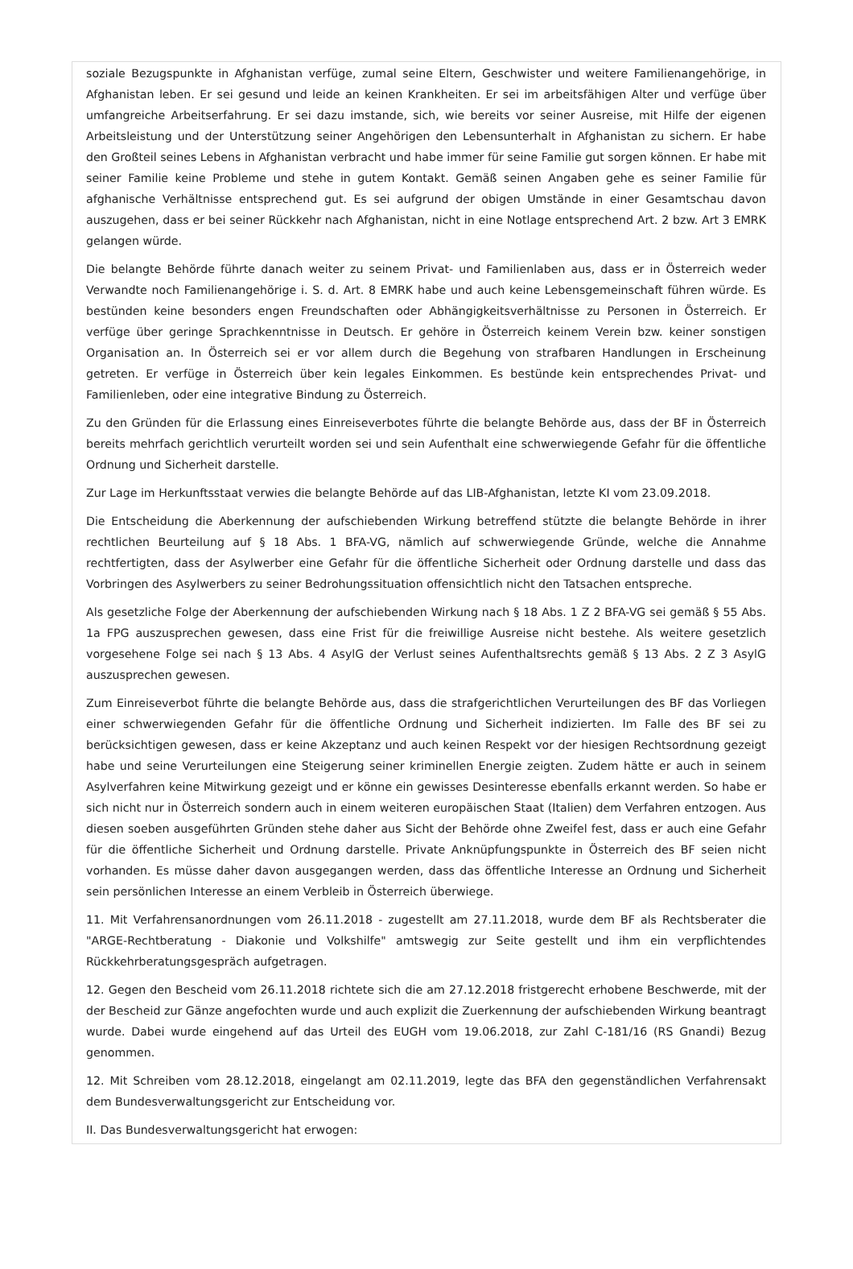soziale Bezugspunkte in Afghanistan verfüge, zumal seine Eltern, Geschwister und weitere Familienangehörige, in Afghanistan leben. Er sei gesund und leide an keinen Krankheiten. Er sei im arbeitsfähigen Alter und verfüge über umfangreiche Arbeitserfahrung. Er sei dazu imstande, sich, wie bereits vor seiner Ausreise, mit Hilfe der eigenen Arbeitsleistung und der Unterstützung seiner Angehörigen den Lebensunterhalt in Afghanistan zu sichern. Er habe den Großteil seines Lebens in Afghanistan verbracht und habe immer für seine Familie gut sorgen können. Er habe mit seiner Familie keine Probleme und stehe in gutem Kontakt. Gemäß seinen Angaben gehe es seiner Familie für afghanische Verhältnisse entsprechend gut. Es sei aufgrund der obigen Umstände in einer Gesamtschau davon auszugehen, dass er bei seiner Rückkehr nach Afghanistan, nicht in eine Notlage entsprechend Art. 2 bzw. Art 3 EMRK gelangen würde.
Die belangte Behörde führte danach weiter zu seinem Privat- und Familienlaben aus, dass er in Österreich weder Verwandte noch Familienangehörige i. S. d. Art. 8 EMRK habe und auch keine Lebensgemeinschaft führen würde. Es bestünden keine besonders engen Freundschaften oder Abhängigkeitsverhältnisse zu Personen in Österreich. Er verfüge über geringe Sprachkenntnisse in Deutsch. Er gehöre in Österreich keinem Verein bzw. keiner sonstigen Organisation an. In Österreich sei er vor allem durch die Begehung von strafbaren Handlungen in Erscheinung getreten. Er verfüge in Österreich über kein legales Einkommen. Es bestünde kein entsprechendes Privat- und Familienleben, oder eine integrative Bindung zu Österreich.
Zu den Gründen für die Erlassung eines Einreiseverbotes führte die belangte Behörde aus, dass der BF in Österreich bereits mehrfach gerichtlich verurteilt worden sei und sein Aufenthalt eine schwerwiegende Gefahr für die öffentliche Ordnung und Sicherheit darstelle.
Zur Lage im Herkunftsstaat verwies die belangte Behörde auf das LIB-Afghanistan, letzte KI vom 23.09.2018.
Die Entscheidung die Aberkennung der aufschiebenden Wirkung betreffend stützte die belangte Behörde in ihrer rechtlichen Beurteilung auf § 18 Abs. 1 BFA-VG, nämlich auf schwerwiegende Gründe, welche die Annahme rechtfertigten, dass der Asylwerber eine Gefahr für die öffentliche Sicherheit oder Ordnung darstelle und dass das Vorbringen des Asylwerbers zu seiner Bedrohungssituation offensichtlich nicht den Tatsachen entspreche.
Als gesetzliche Folge der Aberkennung der aufschiebenden Wirkung nach § 18 Abs. 1 Z 2 BFA-VG sei gemäß § 55 Abs. 1a FPG auszusprechen gewesen, dass eine Frist für die freiwillige Ausreise nicht bestehe. Als weitere gesetzlich vorgesehene Folge sei nach § 13 Abs. 4 AsylG der Verlust seines Aufenthaltsrechts gemäß § 13 Abs. 2 Z 3 AsylG auszusprechen gewesen.
Zum Einreiseverbot führte die belangte Behörde aus, dass die strafgerichtlichen Verurteilungen des BF das Vorliegen einer schwerwiegenden Gefahr für die öffentliche Ordnung und Sicherheit indizierten. Im Falle des BF sei zu berücksichtigen gewesen, dass er keine Akzeptanz und auch keinen Respekt vor der hiesigen Rechtsordnung gezeigt habe und seine Verurteilungen eine Steigerung seiner kriminellen Energie zeigten. Zudem hätte er auch in seinem Asylverfahren keine Mitwirkung gezeigt und er könne ein gewisses Desinteresse ebenfalls erkannt werden. So habe er sich nicht nur in Österreich sondern auch in einem weiteren europäischen Staat (Italien) dem Verfahren entzogen. Aus diesen soeben ausgeführten Gründen stehe daher aus Sicht der Behörde ohne Zweifel fest, dass er auch eine Gefahr für die öffentliche Sicherheit und Ordnung darstelle. Private Anknüpfungspunkte in Österreich des BF seien nicht vorhanden. Es müsse daher davon ausgegangen werden, dass das öffentliche Interesse an Ordnung und Sicherheit sein persönlichen Interesse an einem Verbleib in Österreich überwiege.
11. Mit Verfahrensanordnungen vom 26.11.2018 - zugestellt am 27.11.2018, wurde dem BF als Rechtsberater die "ARGE-Rechtberatung - Diakonie und Volkshilfe" amtswegig zur Seite gestellt und ihm ein verpflichtendes Rückkehrberatungsgespräch aufgetragen.
12. Gegen den Bescheid vom 26.11.2018 richtete sich die am 27.12.2018 fristgerecht erhobene Beschwerde, mit der der Bescheid zur Gänze angefochten wurde und auch explizit die Zuerkennung der aufschiebenden Wirkung beantragt wurde. Dabei wurde eingehend auf das Urteil des EUGH vom 19.06.2018, zur Zahl C-181/16 (RS Gnandi) Bezug genommen.
12. Mit Schreiben vom 28.12.2018, eingelangt am 02.11.2019, legte das BFA den gegenständlichen Verfahrensakt dem Bundesverwaltungsgericht zur Entscheidung vor.
II. Das Bundesverwaltungsgericht hat erwogen: